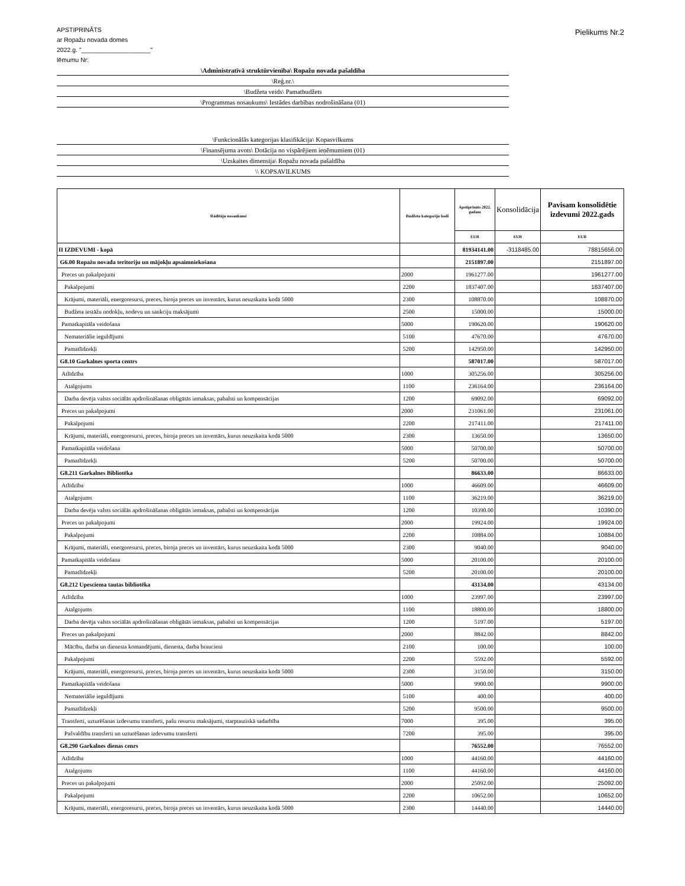APSTIPRINĀTS
ar Ropažu novada domes
2022.g. "____________________"
lēmumu Nr:
Pielikums Nr.2
\Administratīvā struktūrvienība\ Ropažu novada pašaldība
\Reģ.nr.\
\Budžeta veids\ Pamatbudžets
\Programmas nosaukums\ Iestādes darbības nodrošināšana (01)
\Funkcionālās kategorijas klasifikācija\ Kopasvilkums
\Finansējuma avots\ Dotācija no vispārējiem ieņēmumiem (01)
\Uzskaites dimensija\ Ropažu novada pašaldība
\\ KOPSAVILKUMS
| Rādītāju nosaukumi | Budžeta kategoriju kodi | Apstiprināts 2022. gadam | Konsolidācija | Pavisam konsolidētie izdevumi 2022.gads |
| --- | --- | --- | --- | --- |
| | | EUR | EUR | EUR |
| II IZDEVUMI - kopā | | 81934141.00 | -3118485.00 | 78815656.00 |
| G6.00 Ropažu novada teritoriju un mājokļu apsaimniekošana | | 2151897.00 | | 2151897.00 |
| Preces un pakalpojumi | 2000 | 1961277.00 | | 1961277.00 |
| Pakalpojumi | 2200 | 1837407.00 | | 1837407.00 |
| Krājumi, materiāli, energoresursi, preces, biroja preces un inventārs, kurus neuzskaita kodā 5000 | 2300 | 108870.00 | | 108870.00 |
| Budžeta iestāžu nodokļu, nodevu un sankciju maksājumi | 2500 | 15000.00 | | 15000.00 |
| Pamatkapitāla veidošana | 5000 | 190620.00 | | 190620.00 |
| Nemateriālie ieguldījumi | 5100 | 47670.00 | | 47670.00 |
| Pamatlīdzekļi | 5200 | 142950.00 | | 142950.00 |
| G8.10 Garkalnes sporta centrs | | 587017.00 | | 587017.00 |
| Atlīdzība | 1000 | 305256.00 | | 305256.00 |
| Atalgojums | 1100 | 236164.00 | | 236164.00 |
| Darba devēja valsts sociālās apdrošināšanas obligātās iemaksas, pabalsti un kompensācijas | 1200 | 69092.00 | | 69092.00 |
| Preces un pakalpojumi | 2000 | 231061.00 | | 231061.00 |
| Pakalpojumi | 2200 | 217411.00 | | 217411.00 |
| Krājumi, materiāli, energoresursi, preces, biroja preces un inventārs, kurus neuzskaita kodā 5000 | 2300 | 13650.00 | | 13650.00 |
| Pamatkapitāla veidošana | 5000 | 50700.00 | | 50700.00 |
| Pamatlīdzekļi | 5200 | 50700.00 | | 50700.00 |
| G8.211 Garkalnes Bibliotēka | | 86633.00 | | 86633.00 |
| Atlīdzība | 1000 | 46609.00 | | 46609.00 |
| Atalgojums | 1100 | 36219.00 | | 36219.00 |
| Darba devēja valsts sociālās apdrošināšanas obligātās iemaksas, pabalsti un kompensācijas | 1200 | 10390.00 | | 10390.00 |
| Preces un pakalpojumi | 2000 | 19924.00 | | 19924.00 |
| Pakalpojumi | 2200 | 10884.00 | | 10884.00 |
| Krājumi, materiāli, energoresursi, preces, biroja preces un inventārs, kurus neuzskaita kodā 5000 | 2300 | 9040.00 | | 9040.00 |
| Pamatkapitāla veidošana | 5000 | 20100.00 | | 20100.00 |
| Pamatlīdzekļi | 5200 | 20100.00 | | 20100.00 |
| G8.212 Upesciema tautas bibliotēka | | 43134.00 | | 43134.00 |
| Atlīdzība | 1000 | 23997.00 | | 23997.00 |
| Atalgojums | 1100 | 18800.00 | | 18800.00 |
| Darba devēja valsts sociālās apdrošināšanas obligātās iemaksas, pabalsti un kompensācijas | 1200 | 5197.00 | | 5197.00 |
| Preces un pakalpojumi | 2000 | 8842.00 | | 8842.00 |
| Mācību, darba un dienesta komandējumi, dienesta, darba braucieni | 2100 | 100.00 | | 100.00 |
| Pakalpojumi | 2200 | 5592.00 | | 5592.00 |
| Krājumi, materiāli, energoresursi, preces, biroja preces un inventārs, kurus neuzskaita kodā 5000 | 2300 | 3150.00 | | 3150.00 |
| Pamatkapitāla veidošana | 5000 | 9900.00 | | 9900.00 |
| Nemateriālie ieguldījumi | 5100 | 400.00 | | 400.00 |
| Pamatlīdzekļi | 5200 | 9500.00 | | 9500.00 |
| Transferti, uzturēšanas izdevumu transferti, pašu resursu maksājumi, starptautiskā sadarbība | 7000 | 395.00 | | 395.00 |
| Pašvaldību transferti un uzturēšanas izdevumu transferti | 7200 | 395.00 | | 395.00 |
| G8.290 Garkalnes dienas cenrs | | 76552.00 | | 76552.00 |
| Atlīdzība | 1000 | 44160.00 | | 44160.00 |
| Atalgojums | 1100 | 44160.00 | | 44160.00 |
| Preces un pakalpojumi | 2000 | 25092.00 | | 25092.00 |
| Pakalpojumi | 2200 | 10652.00 | | 10652.00 |
| Krājumi, materiāli, energoresursi, preces, biroja preces un inventārs, kurus neuzskaita kodā 5000 | 2300 | 14440.00 | | 14440.00 |